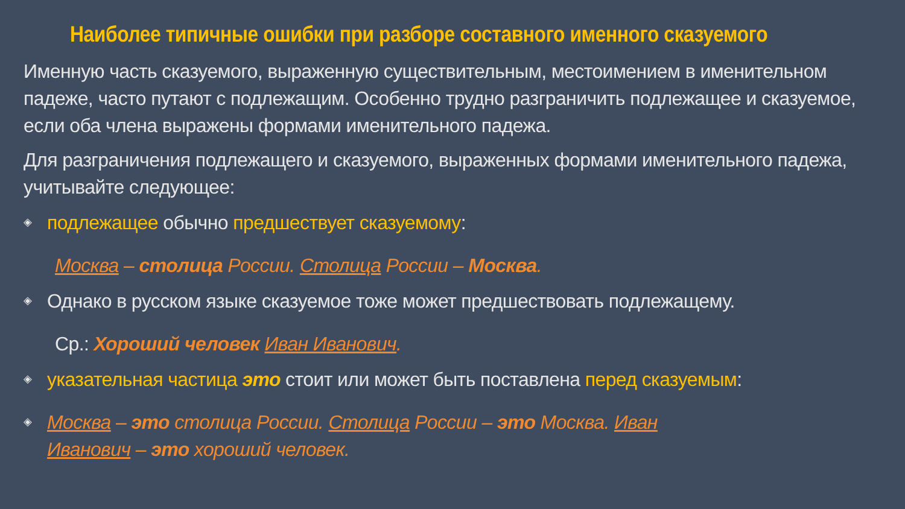Наиболее типичные ошибки при разборе составного именного сказуемого
Именную часть сказуемого, выраженную существительным, местоимением в именительном падеже, часто путают с подлежащим. Особенно трудно разграничить подлежащее и сказуемое, если оба члена выражены формами именительного падежа.
Для разграничения подлежащего и сказуемого, выраженных формами именительного падежа, учитывайте следующее:
◈
подлежащее обычно предшествует сказуемому:
Москва – столица России. Столица России – Москва.
◈
Однако в русском языке сказуемое тоже может предшествовать подлежащему.
Ср.: Хороший человек Иван Иванович.
◈
указательная частица это стоит или может быть поставлена перед сказуемым:
◈
Москва – это столица России. Столица России – это Москва. Иван
Иванович – это хороший человек.